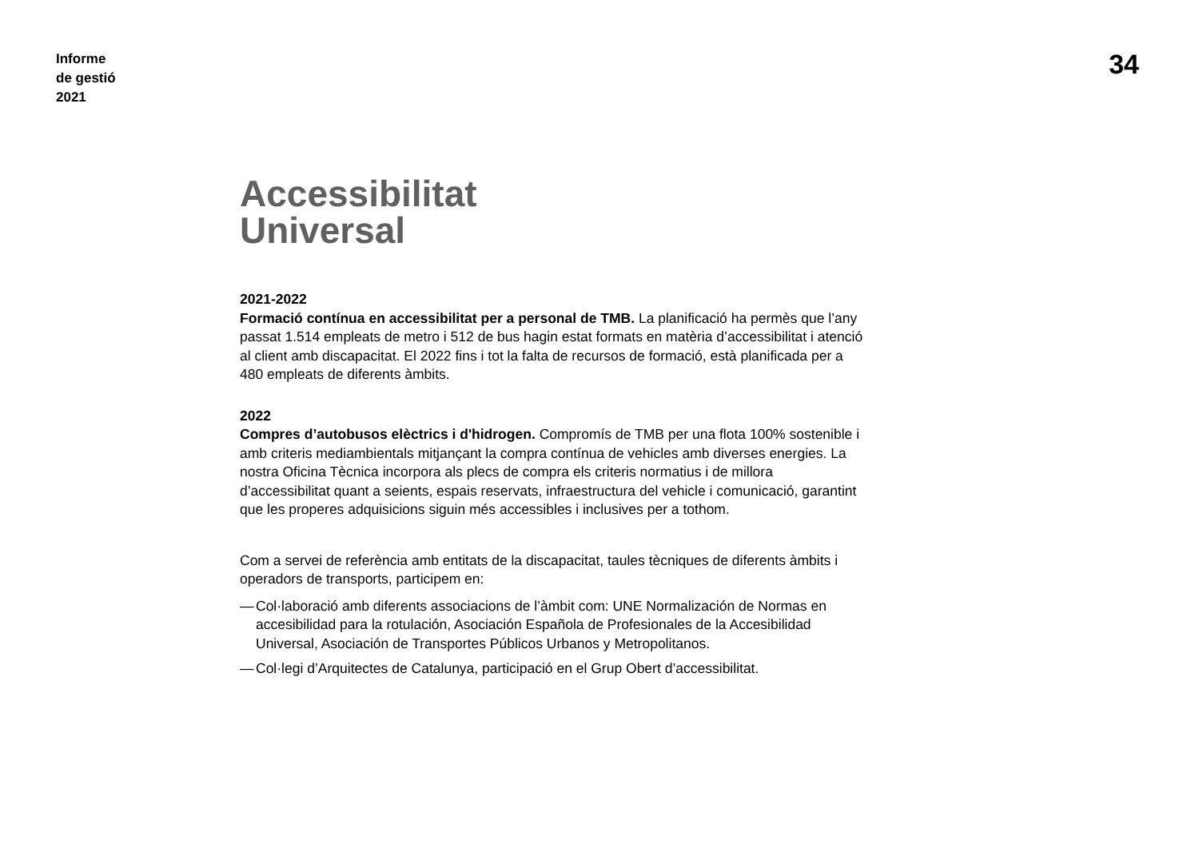Informe
de gestió
2021
34
Accessibilitat
Universal
2021-2022
Formació contínua en accessibilitat per a personal de TMB. La planificació ha permès que l’any passat 1.514 empleats de metro i 512 de bus hagin estat formats en matèria d’accessibilitat i atenció al client amb discapacitat. El 2022 fins i tot la falta de recursos de formació, està planificada per a 480 empleats de diferents àmbits.
2022
Compres d’autobusos elèctrics i d'hidrogen. Compromís de TMB per una flota 100% sostenible i amb criteris mediambientals mitjançant la compra contínua de vehicles amb diverses energies. La nostra Oficina Tècnica incorpora als plecs de compra els criteris normatius i de millora d’accessibilitat quant a seients, espais reservats, infraestructura del vehicle i comunicació, garantint que les properes adquisicions siguin més accessibles i inclusives per a tothom.
Com a servei de referència amb entitats de la discapacitat, taules tècniques de diferents àmbits i operadors de transports, participem en:
— Col·laboració amb diferents associacions de l’àmbit com: UNE Normalización de Normas en accesibilidad para la rotulación, Asociación Española de Profesionales de la Accesibilidad Universal, Asociación de Transportes Públicos Urbanos y Metropolitanos.
— Col·legi d’Arquitectes de Catalunya, participació en el Grup Obert d’accessibilitat.